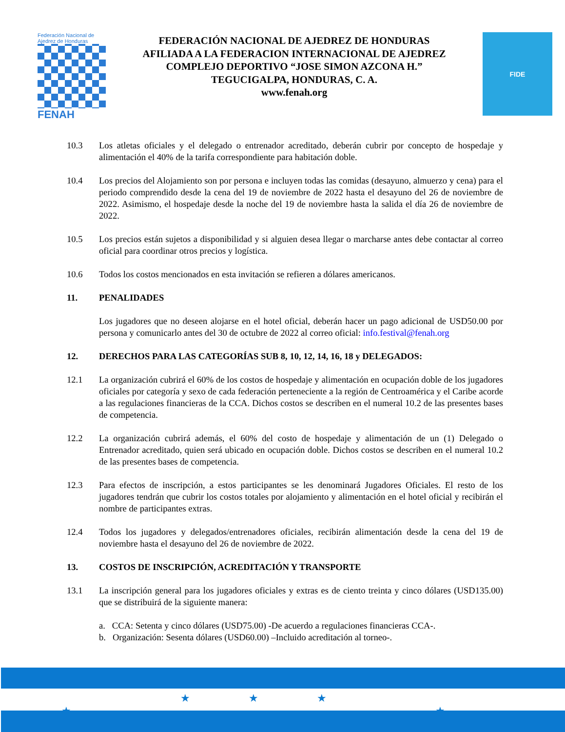Federación Nacional de Ajedrez de Honduras
FENAH
FEDERACIÓN NACIONAL DE AJEDREZ DE HONDURAS
AFILIADA A LA FEDERACION INTERNACIONAL DE AJEDREZ
COMPLEJO DEPORTIVO “JOSE SIMON AZCONA H.”
TEGUCIGALPA, HONDURAS, C. A.
www.fenah.org
FIDE
10.3 Los atletas oficiales y el delegado o entrenador acreditado, deberán cubrir por concepto de hospedaje y alimentación el 40% de la tarifa correspondiente para habitación doble.
10.4 Los precios del Alojamiento son por persona e incluyen todas las comidas (desayuno, almuerzo y cena) para el periodo comprendido desde la cena del 19 de noviembre de 2022 hasta el desayuno del 26 de noviembre de 2022. Asimismo, el hospedaje desde la noche del 19 de noviembre hasta la salida el día 26 de noviembre de 2022.
10.5 Los precios están sujetos a disponibilidad y si alguien desea llegar o marcharse antes debe contactar al correo oficial para coordinar otros precios y logística.
10.6 Todos los costos mencionados en esta invitación se refieren a dólares americanos.
11. PENALIDADES
Los jugadores que no deseen alojarse en el hotel oficial, deberán hacer un pago adicional de USD50.00 por persona y comunicarlo antes del 30 de octubre de 2022 al correo oficial: info.festival@fenah.org
12. DERECHOS PARA LAS CATEGORÍAS SUB 8, 10, 12, 14, 16, 18 y DELEGADOS:
12.1 La organización cubrirá el 60% de los costos de hospedaje y alimentación en ocupación doble de los jugadores oficiales por categoría y sexo de cada federación perteneciente a la región de Centroamérica y el Caribe acorde a las regulaciones financieras de la CCA. Dichos costos se describen en el numeral 10.2 de las presentes bases de competencia.
12.2 La organización cubrirá además, el 60% del costo de hospedaje y alimentación de un (1) Delegado o Entrenador acreditado, quien será ubicado en ocupación doble. Dichos costos se describen en el numeral 10.2 de las presentes bases de competencia.
12.3 Para efectos de inscripción, a estos participantes se les denominará Jugadores Oficiales. El resto de los jugadores tendrán que cubrir los costos totales por alojamiento y alimentación en el hotel oficial y recibirán el nombre de participantes extras.
12.4 Todos los jugadores y delegados/entrenadores oficiales, recibirán alimentación desde la cena del 19 de noviembre hasta el desayuno del 26 de noviembre de 2022.
13. COSTOS DE INSCRIPCIÓN, ACREDITACIÓN Y TRANSPORTE
13.1 La inscripción general para los jugadores oficiales y extras es de ciento treinta y cinco dólares (USD135.00) que se distribuirá de la siguiente manera:
a. CCA: Setenta y cinco dólares (USD75.00) -De acuerdo a regulaciones financieras CCA-.
b. Organización: Sesenta dólares (USD60.00) –Incluido acreditación al torneo-.
★★★
★ ★